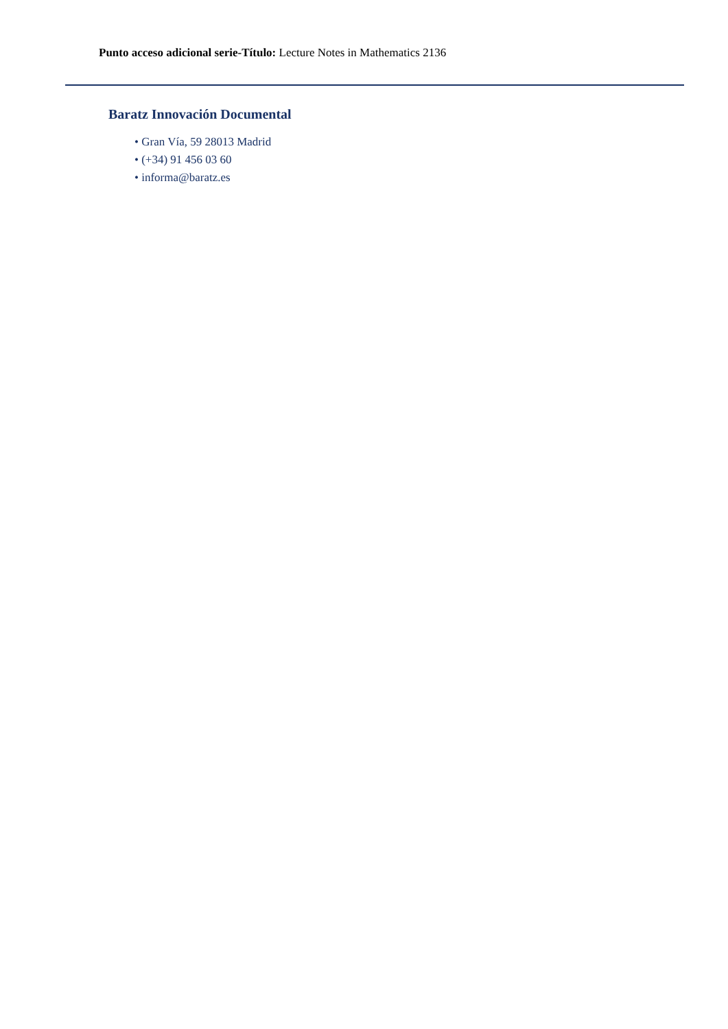Punto acceso adicional serie-Título: Lecture Notes in Mathematics 2136
Baratz Innovación Documental
• Gran Vía, 59 28013 Madrid
• (+34) 91 456 03 60
• informa@baratz.es